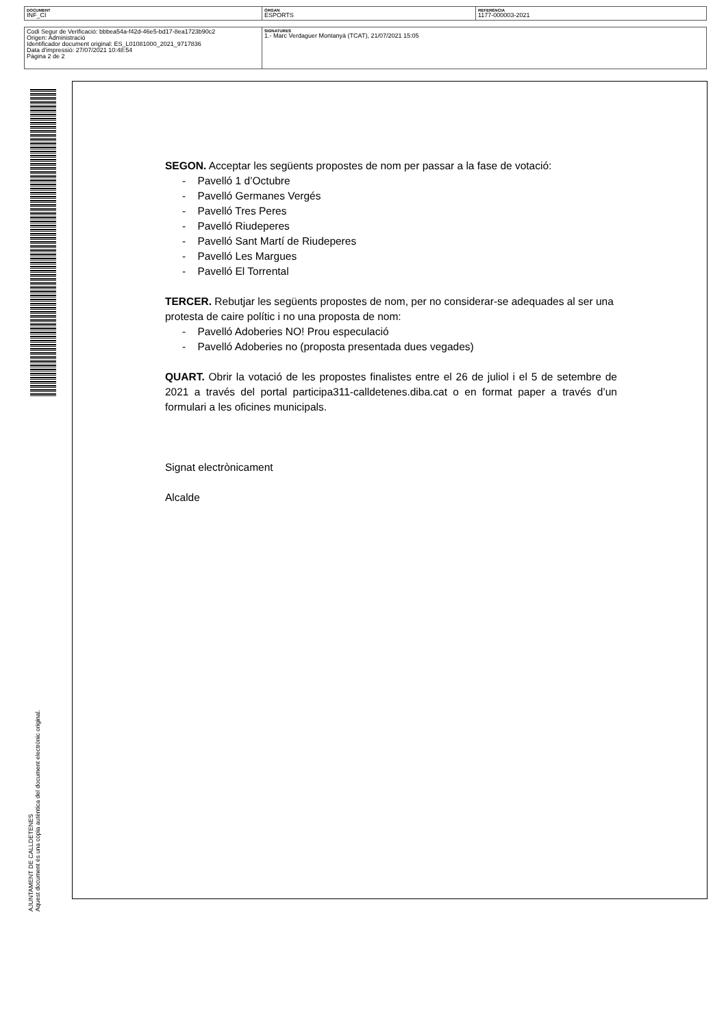| DOCUMENT INF_CI | ÒRGAN ESPORTS | REFERÈNCIA 1177-000003-2021 |
| Codi Segur de Verificació: bbbea54a-f42d-46e5-bd17-8ea1723b90c2 Origen: Administració Identificador document original: ES_L01081000_2021_9717836 Data d'impressió: 27/07/2021 10:48:54 Pàgina 2 de 2 | SIGNATURES 1.- Marc Verdaguer Montanyà (TCAT), 21/07/2021 15:05 |
AJUNTAMENT DE CALLDETENES
Aquest document és una còpia autèntica del document electrònic original.
SEGON. Acceptar les següents propostes de nom per passar a la fase de votació:
- Pavelló 1 d’Octubre
- Pavelló Germanes Vergés
- Pavelló Tres Peres
- Pavelló Riudeperes
- Pavelló Sant Martí de Riudeperes
- Pavelló Les Margues
- Pavelló El Torrental
TERCER. Rebutjar les següents propostes de nom, per no considerar-se adequades al ser una protesta de caire polític i no una proposta de nom:
- Pavelló Adoberies NO! Prou especulació
- Pavelló Adoberies no (proposta presentada dues vegades)
QUART. Obrir la votació de les propostes finalistes entre el 26 de juliol i el 5 de setembre de 2021 a través del portal participa311-calldetenes.diba.cat o en format paper a través d’un formulari a les oficines municipals.
Signat electrònicament
Alcalde